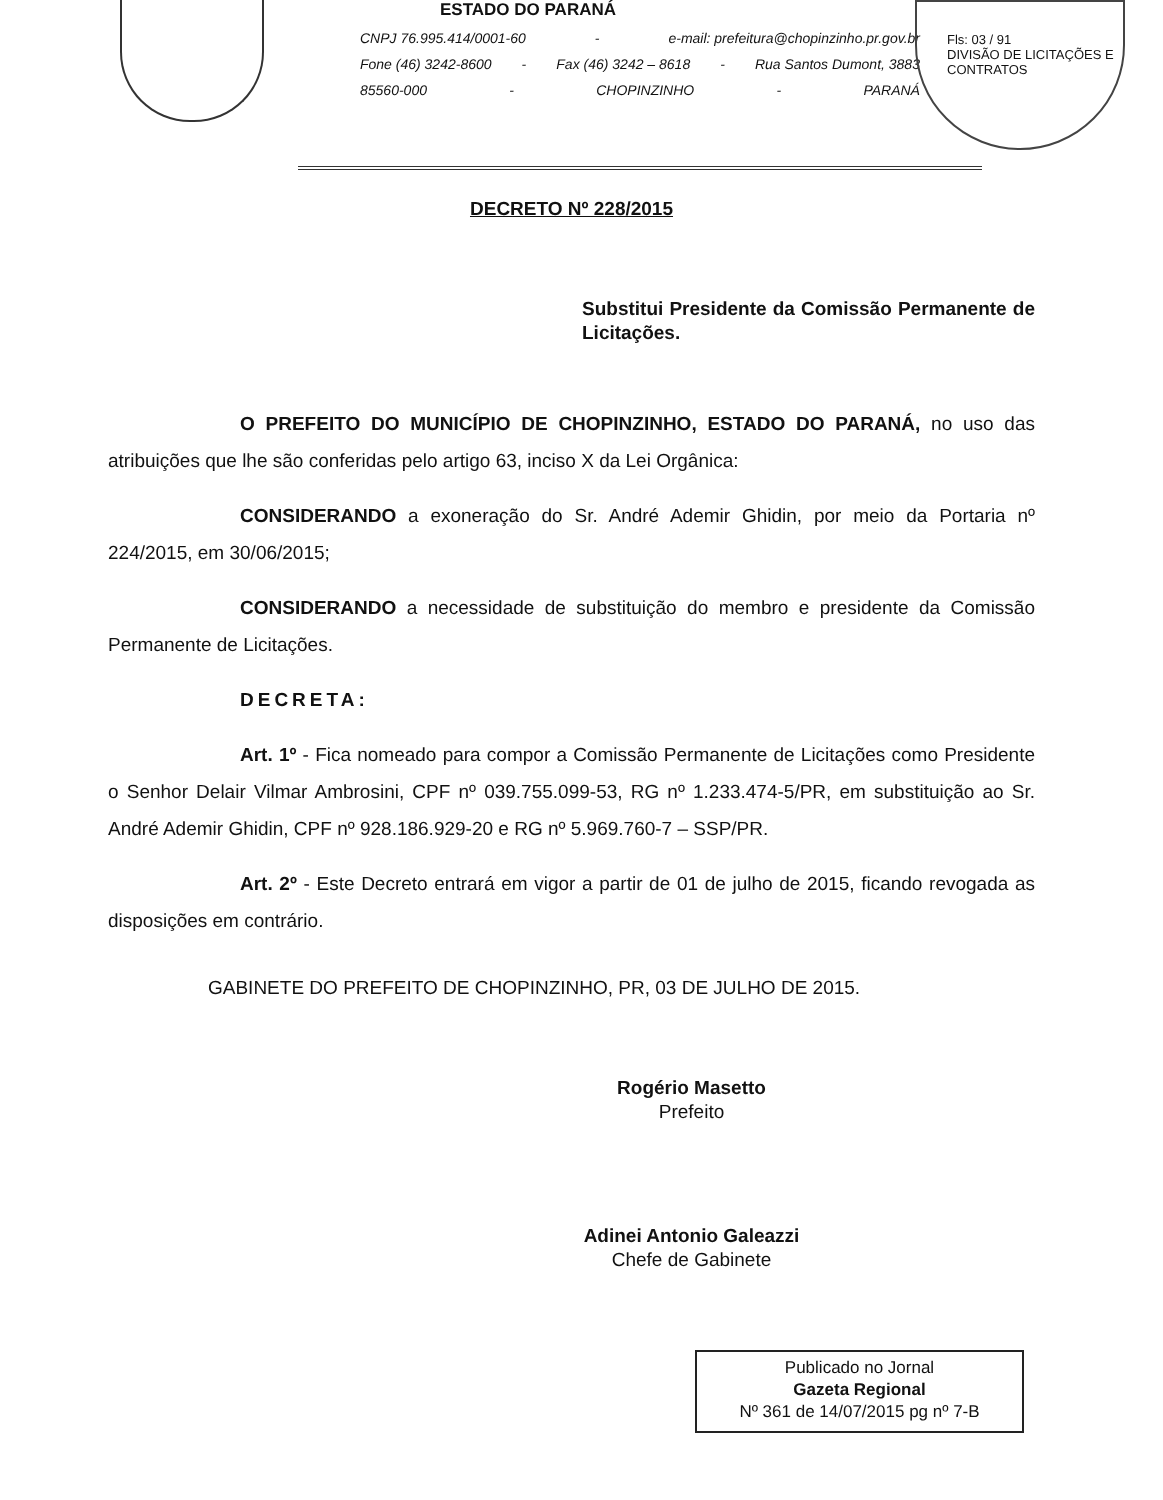ESTADO DO PARANÁ
CNPJ 76.995.414/0001-60 - e-mail: prefeitura@chopinzinho.pr.gov.br
Fone (46) 3242-8600 - Fax (46) 3242 – 8618 - Rua Santos Dumont, 3883
85560-000 - CHOPINZINHO - PARANÁ
Fls: 03 / 91
DIVISÃO DE LICITAÇÕES E CONTRATOS
DECRETO Nº 228/2015
Substitui Presidente da Comissão Permanente de Licitações.
O PREFEITO DO MUNICÍPIO DE CHOPINZINHO, ESTADO DO PARANÁ, no uso das atribuições que lhe são conferidas pelo artigo 63, inciso X da Lei Orgânica:
CONSIDERANDO a exoneração do Sr. André Ademir Ghidin, por meio da Portaria nº 224/2015, em 30/06/2015;
CONSIDERANDO a necessidade de substituição do membro e presidente da Comissão Permanente de Licitações.
DECRETA:
Art. 1º - Fica nomeado para compor a Comissão Permanente de Licitações como Presidente o Senhor Delair Vilmar Ambrosini, CPF nº 039.755.099-53, RG nº 1.233.474-5/PR, em substituição ao Sr. André Ademir Ghidin, CPF nº 928.186.929-20 e RG nº 5.969.760-7 – SSP/PR.
Art. 2º - Este Decreto entrará em vigor a partir de 01 de julho de 2015, ficando revogada as disposições em contrário.
GABINETE DO PREFEITO DE CHOPINZINHO, PR, 03 DE JULHO DE 2015.
Rogério Masetto
Prefeito
Adinei Antonio Galeazzi
Chefe de Gabinete
Publicado no Jornal
Gazeta Regional
Nº 361 de 14/07/2015 pg nº 7-B